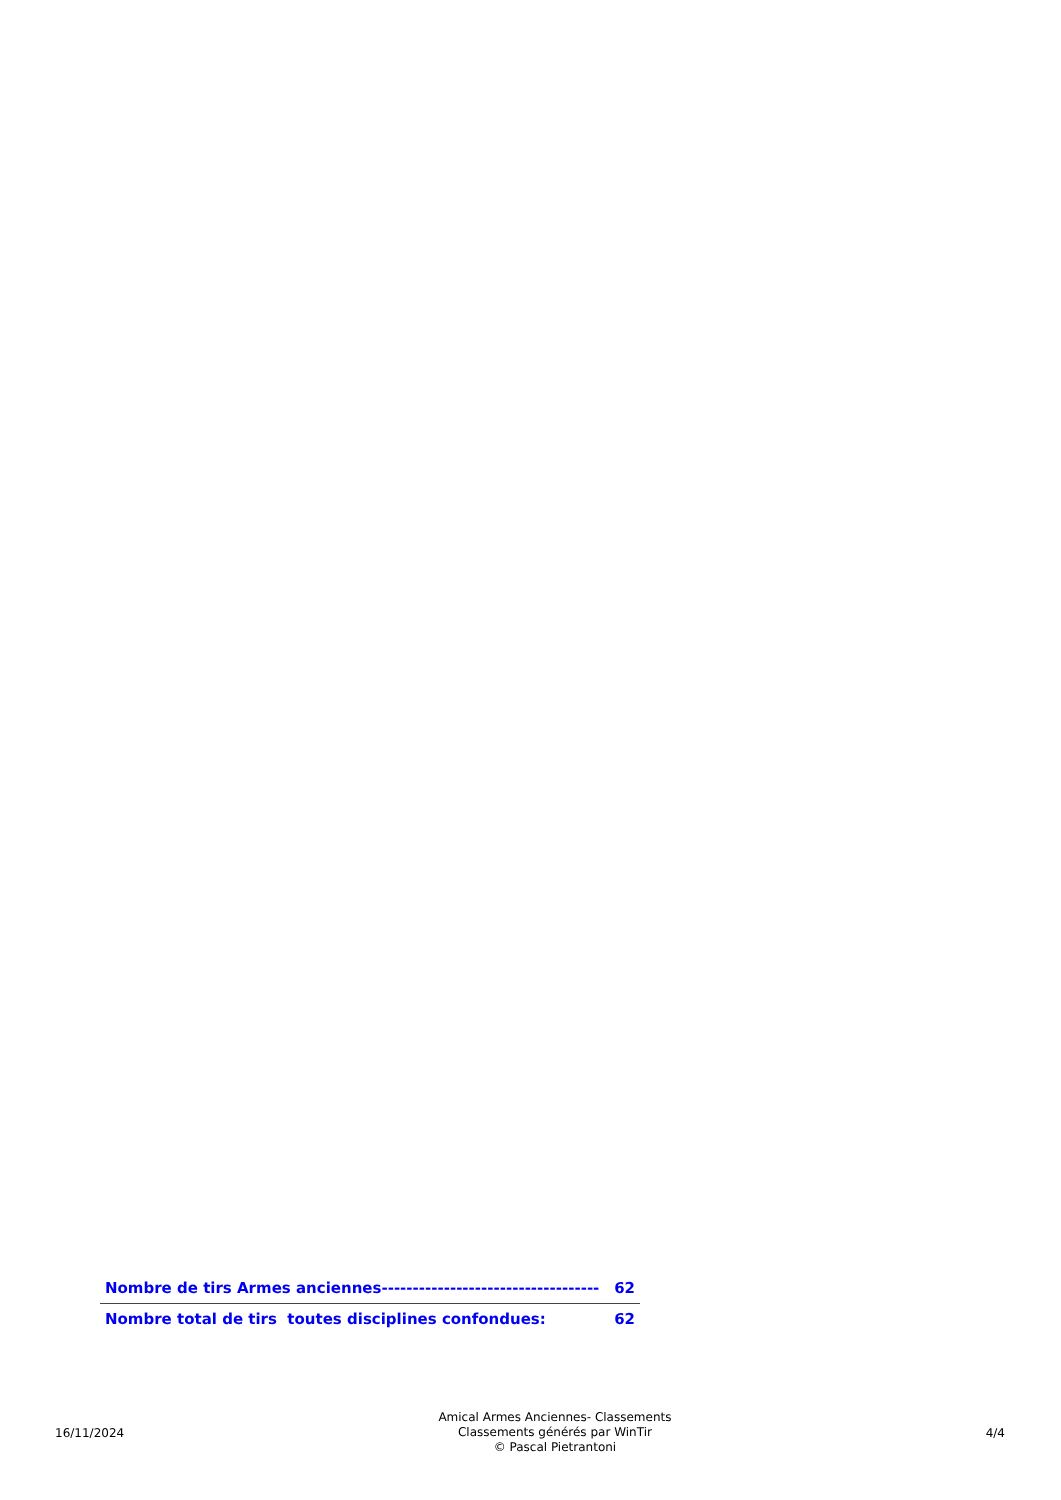| Nombre de tirs Armes anciennes----------------------------------- | 62 |
| Nombre total de tirs toutes disciplines confondues: | 62 |
16/11/2024
Amical Armes Anciennes- Classements
Classements générés par WinTir
© Pascal Pietrantoni
4/4